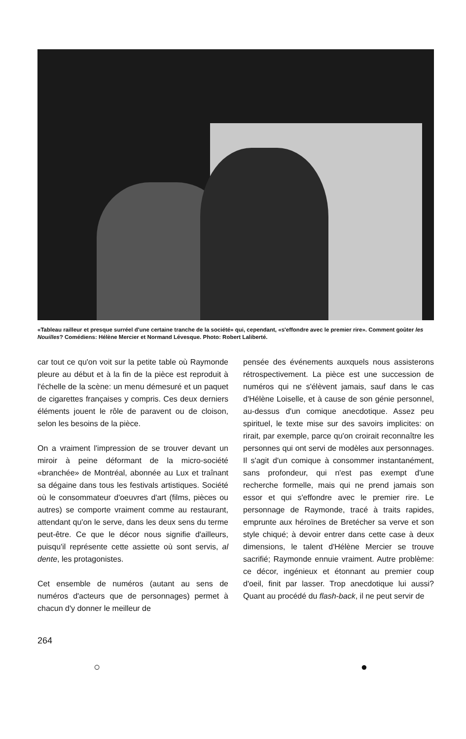«Tableau railleur et presque surréel d'une certaine tranche de la société» qui, cependant, «s'effondre avec le premier rire». Comment goûter les Nouilles? Comédiens: Hélène Mercier et Normand Lévesque. Photo: Robert Laliberté.
car tout ce qu'on voit sur la petite table où Raymonde pleure au début et à la fin de la pièce est reproduit à l'échelle de la scène: un menu démesuré et un paquet de cigarettes françaises y compris. Ces deux derniers éléments jouent le rôle de paravent ou de cloison, selon les besoins de la pièce.
On a vraiment l'impression de se trouver devant un miroir à peine déformant de la micro-société «branchée» de Montréal, abonnée au Lux et traînant sa dégaine dans tous les festivals artistiques. Société où le consommateur d'oeuvres d'art (films, pièces ou autres) se comporte vraiment comme au restaurant, attendant qu'on le serve, dans les deux sens du terme peut-être. Ce que le décor nous signifie d'ailleurs, puisqu'il représente cette assiette où sont servis, al dente, les protagonistes.
Cet ensemble de numéros (autant au sens de numéros d'acteurs que de personnages) permet à chacun d'y donner le meilleur de
pensée des événements auxquels nous assisterons rétrospectivement. La pièce est une succession de numéros qui ne s'élèvent jamais, sauf dans le cas d'Hélène Loiselle, et à cause de son génie personnel, au-dessus d'un comique anecdotique. Assez peu spirituel, le texte mise sur des savoirs implicites: on rirait, par exemple, parce qu'on croirait reconnaître les personnes qui ont servi de modèles aux personnages. Il s'agit d'un comique à consommer instantanément, sans profondeur, qui n'est pas exempt d'une recherche formelle, mais qui ne prend jamais son essor et qui s'effondre avec le premier rire. Le personnage de Raymonde, tracé à traits rapides, emprunte aux héroïnes de Bretécher sa verve et son style chiqué; à devoir entrer dans cette case à deux dimensions, le talent d'Hélène Mercier se trouve sacrifié; Raymonde ennuie vraiment. Autre problème: ce décor, ingénieux et étonnant au premier coup d'oeil, finit par lasser. Trop anecdotique lui aussi? Quant au procédé du flash-back, il ne peut servir de
264
○ ●